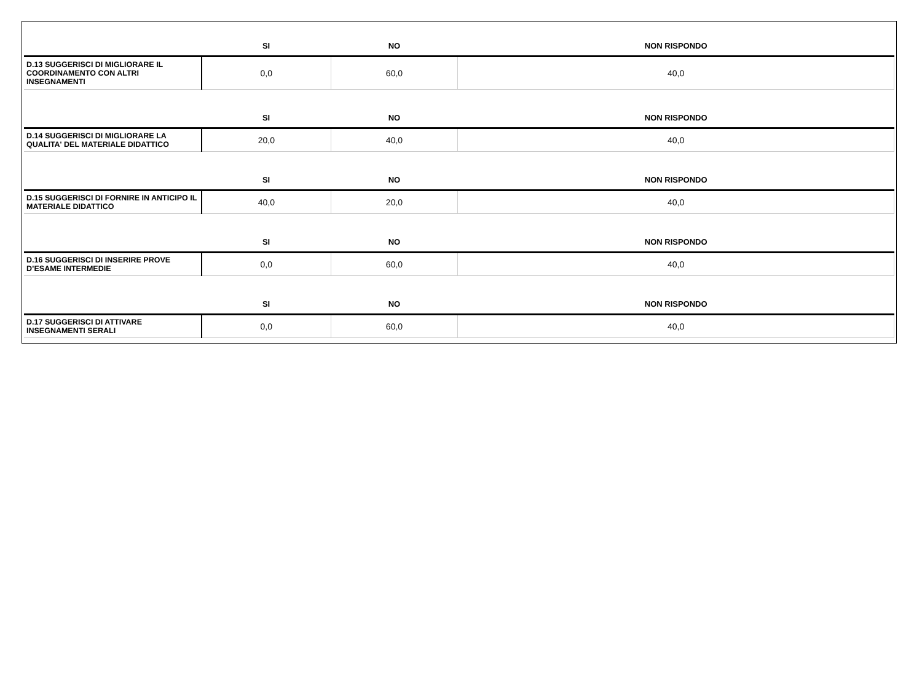| | SI | NO | NON RISPONDO |
| --- | --- | --- | --- |
| D.13 SUGGERISCI DI MIGLIORARE IL COORDINAMENTO CON ALTRI INSEGNAMENTI | 0,0 | 60,0 | 40,0 |
| | SI | NO | NON RISPONDO |
| D.14 SUGGERISCI DI MIGLIORARE LA QUALITA' DEL MATERIALE DIDATTICO | 20,0 | 40,0 | 40,0 |
| | SI | NO | NON RISPONDO |
| D.15 SUGGERISCI DI FORNIRE IN ANTICIPO IL MATERIALE DIDATTICO | 40,0 | 20,0 | 40,0 |
| | SI | NO | NON RISPONDO |
| D.16 SUGGERISCI DI INSERIRE PROVE D’ESAME INTERMEDIE | 0,0 | 60,0 | 40,0 |
| | SI | NO | NON RISPONDO |
| D.17 SUGGERISCI DI ATTIVARE INSEGNAMENTI SERALI | 0,0 | 60,0 | 40,0 |